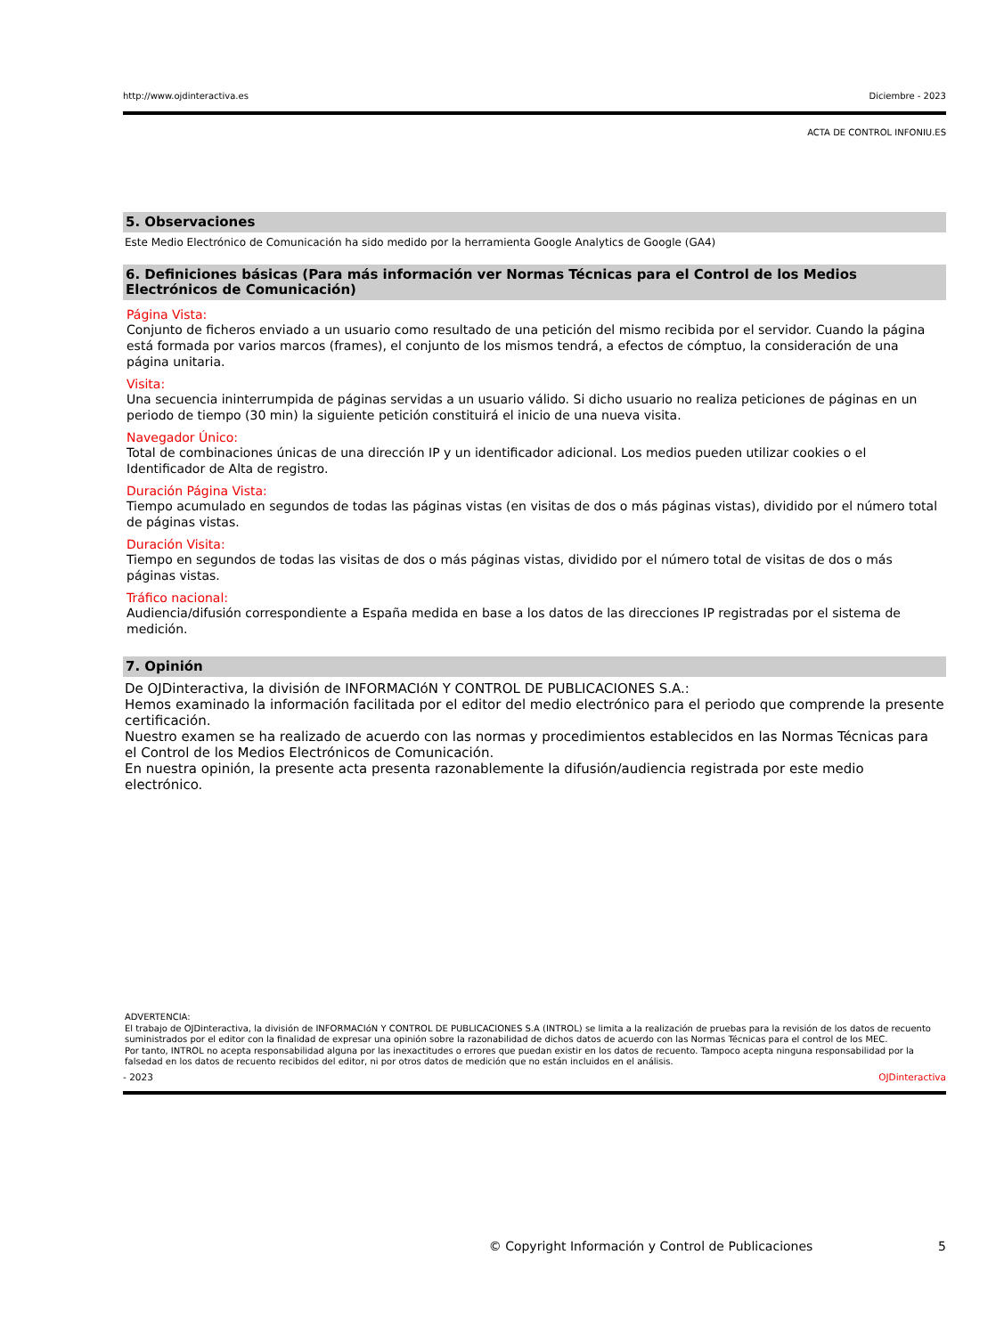http://www.ojdinteractiva.es Diciembre - 2023
ACTA DE CONTROL INFONIU.ES
5. Observaciones
Este Medio Electrónico de Comunicación ha sido medido por la herramienta Google Analytics de Google (GA4)
6. Definiciones básicas (Para más información ver Normas Técnicas para el Control de los Medios Electrónicos de Comunicación)
Página Vista:
Conjunto de ficheros enviado a un usuario como resultado de una petición del mismo recibida por el servidor. Cuando la página está formada por varios marcos (frames), el conjunto de los mismos tendrá, a efectos de cómptuo, la consideración de una página unitaria.
Visita:
Una secuencia ininterrumpida de páginas servidas a un usuario válido. Si dicho usuario no realiza peticiones de páginas en un periodo de tiempo (30 min) la siguiente petición constituirá el inicio de una nueva visita.
Navegador Único:
Total de combinaciones únicas de una dirección IP y un identificador adicional. Los medios pueden utilizar cookies o el Identificador de Alta de registro.
Duración Página Vista:
Tiempo acumulado en segundos de todas las páginas vistas (en visitas de dos o más páginas vistas), dividido por el número total de páginas vistas.
Duración Visita:
Tiempo en segundos de todas las visitas de dos o más páginas vistas, dividido por el número total de visitas de dos o más páginas vistas.
Tráfico nacional:
Audiencia/difusión correspondiente a España medida en base a los datos de las direcciones IP registradas por el sistema de medición.
7. Opinión
De OJDinteractiva, la división de INFORMACIóN Y CONTROL DE PUBLICACIONES S.A.:
Hemos examinado la información facilitada por el editor del medio electrónico para el periodo que comprende la presente certificación.
Nuestro examen se ha realizado de acuerdo con las normas y procedimientos establecidos en las Normas Técnicas para el Control de los Medios Electrónicos de Comunicación.
En nuestra opinión, la presente acta presenta razonablemente la difusión/audiencia registrada por este medio electrónico.
ADVERTENCIA:
El trabajo de OJDinteractiva, la división de INFORMACIóN Y CONTROL DE PUBLICACIONES S.A (INTROL) se limita a la realización de pruebas para la revisión de los datos de recuento suministrados por el editor con la finalidad de expresar una opinión sobre la razonabilidad de dichos datos de acuerdo con las Normas Técnicas para el control de los MEC.
Por tanto, INTROL no acepta responsabilidad alguna por las inexactitudes o errores que puedan existir en los datos de recuento. Tampoco acepta ninguna responsabilidad por la falsedad en los datos de recuento recibidos del editor, ni por otros datos de medición que no están incluidos en el análisis.
- 2023 OJDinteractiva
© Copyright Información y Control de Publicaciones 5